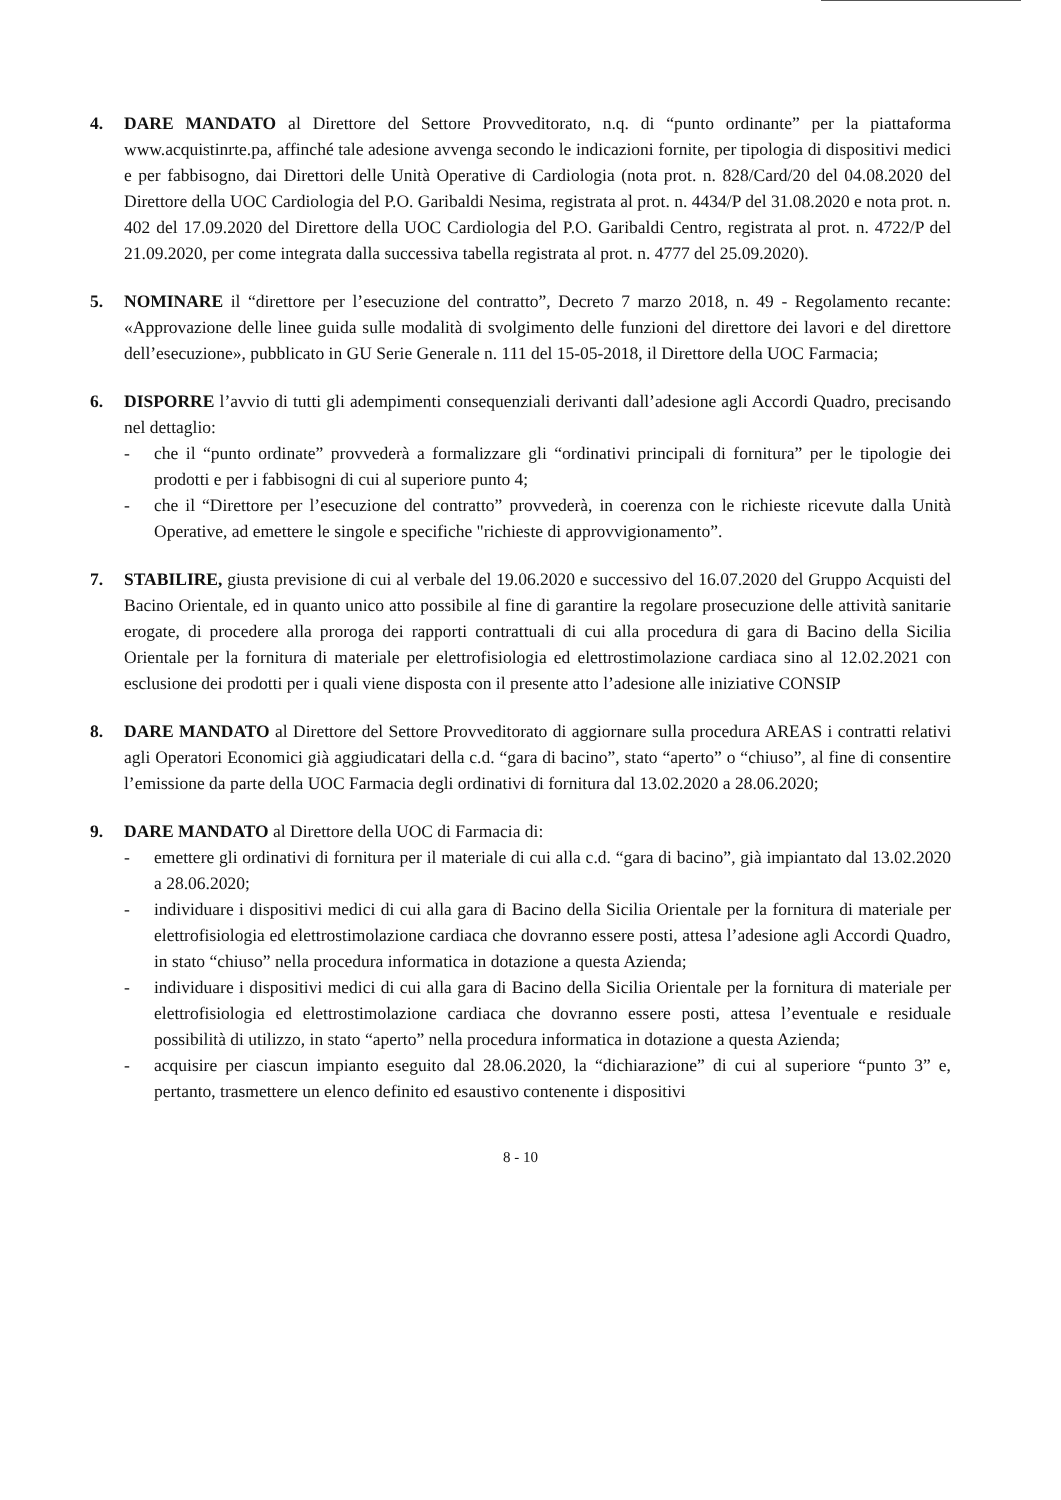4. DARE MANDATO al Direttore del Settore Provveditorato, n.q. di “punto ordinante” per la piattaforma www.acquistinrte.pa, affinché tale adesione avvenga secondo le indicazioni fornite, per tipologia di dispositivi medici e per fabbisogno, dai Direttori delle Unità Operative di Cardiologia (nota prot. n. 828/Card/20 del 04.08.2020 del Direttore della UOC Cardiologia del P.O. Garibaldi Nesima, registrata al prot. n. 4434/P del 31.08.2020 e nota prot. n. 402 del 17.09.2020 del Direttore della UOC Cardiologia del P.O. Garibaldi Centro, registrata al prot. n. 4722/P del 21.09.2020, per come integrata dalla successiva tabella registrata al prot. n. 4777 del 25.09.2020).
5. NOMINARE il “direttore per l’esecuzione del contratto”, Decreto 7 marzo 2018, n. 49 - Regolamento recante: «Approvazione delle linee guida sulle modalità di svolgimento delle funzioni del direttore dei lavori e del direttore dell’esecuzione», pubblicato in GU Serie Generale n. 111 del 15-05-2018, il Direttore della UOC Farmacia;
6. DISPORRE l’avvio di tutti gli adempimenti consequenziali derivanti dall’adesione agli Accordi Quadro, precisando nel dettaglio:
- che il “punto ordinate” provvederà a formalizzare gli “ordinativi principali di fornitura” per le tipologie dei prodotti e per i fabbisogni di cui al superiore punto 4;
- che il “Direttore per l’esecuzione del contratto” provvederà, in coerenza con le richieste ricevute dalla Unità Operative, ad emettere le singole e specifiche "richieste di approvvigionamento”.
7. STABILIRE, giusta previsione di cui al verbale del 19.06.2020 e successivo del 16.07.2020 del Gruppo Acquisti del Bacino Orientale, ed in quanto unico atto possibile al fine di garantire la regolare prosecuzione delle attività sanitarie erogate, di procedere alla proroga dei rapporti contrattuali di cui alla procedura di gara di Bacino della Sicilia Orientale per la fornitura di materiale per elettrofisiologia ed elettrostimolazione cardiaca sino al 12.02.2021 con esclusione dei prodotti per i quali viene disposta con il presente atto l’adesione alle iniziative CONSIP
8. DARE MANDATO al Direttore del Settore Provveditorato di aggiornare sulla procedura AREAS i contratti relativi agli Operatori Economici già aggiudicatari della c.d. “gara di bacino”, stato “aperto” o “chiuso”, al fine di consentire l’emissione da parte della UOC Farmacia degli ordinativi di fornitura dal 13.02.2020 a 28.06.2020;
9. DARE MANDATO al Direttore della UOC di Farmacia di:
- emettere gli ordinativi di fornitura per il materiale di cui alla c.d. “gara di bacino”, già impiantato dal 13.02.2020 a 28.06.2020;
- individuare i dispositivi medici di cui alla gara di Bacino della Sicilia Orientale per la fornitura di materiale per elettrofisiologia ed elettrostimolazione cardiaca che dovranno essere posti, attesa l’adesione agli Accordi Quadro, in stato “chiuso” nella procedura informatica in dotazione a questa Azienda;
- individuare i dispositivi medici di cui alla gara di Bacino della Sicilia Orientale per la fornitura di materiale per elettrofisiologia ed elettrostimolazione cardiaca che dovranno essere posti, attesa l’eventuale e residuale possibilità di utilizzo, in stato “aperto” nella procedura informatica in dotazione a questa Azienda;
- acquisire per ciascun impianto eseguito dal 28.06.2020, la “dichiarazione” di cui al superiore “punto 3” e, pertanto, trasmettere un elenco definito ed esaustivo contenente i dispositivi
8 - 10